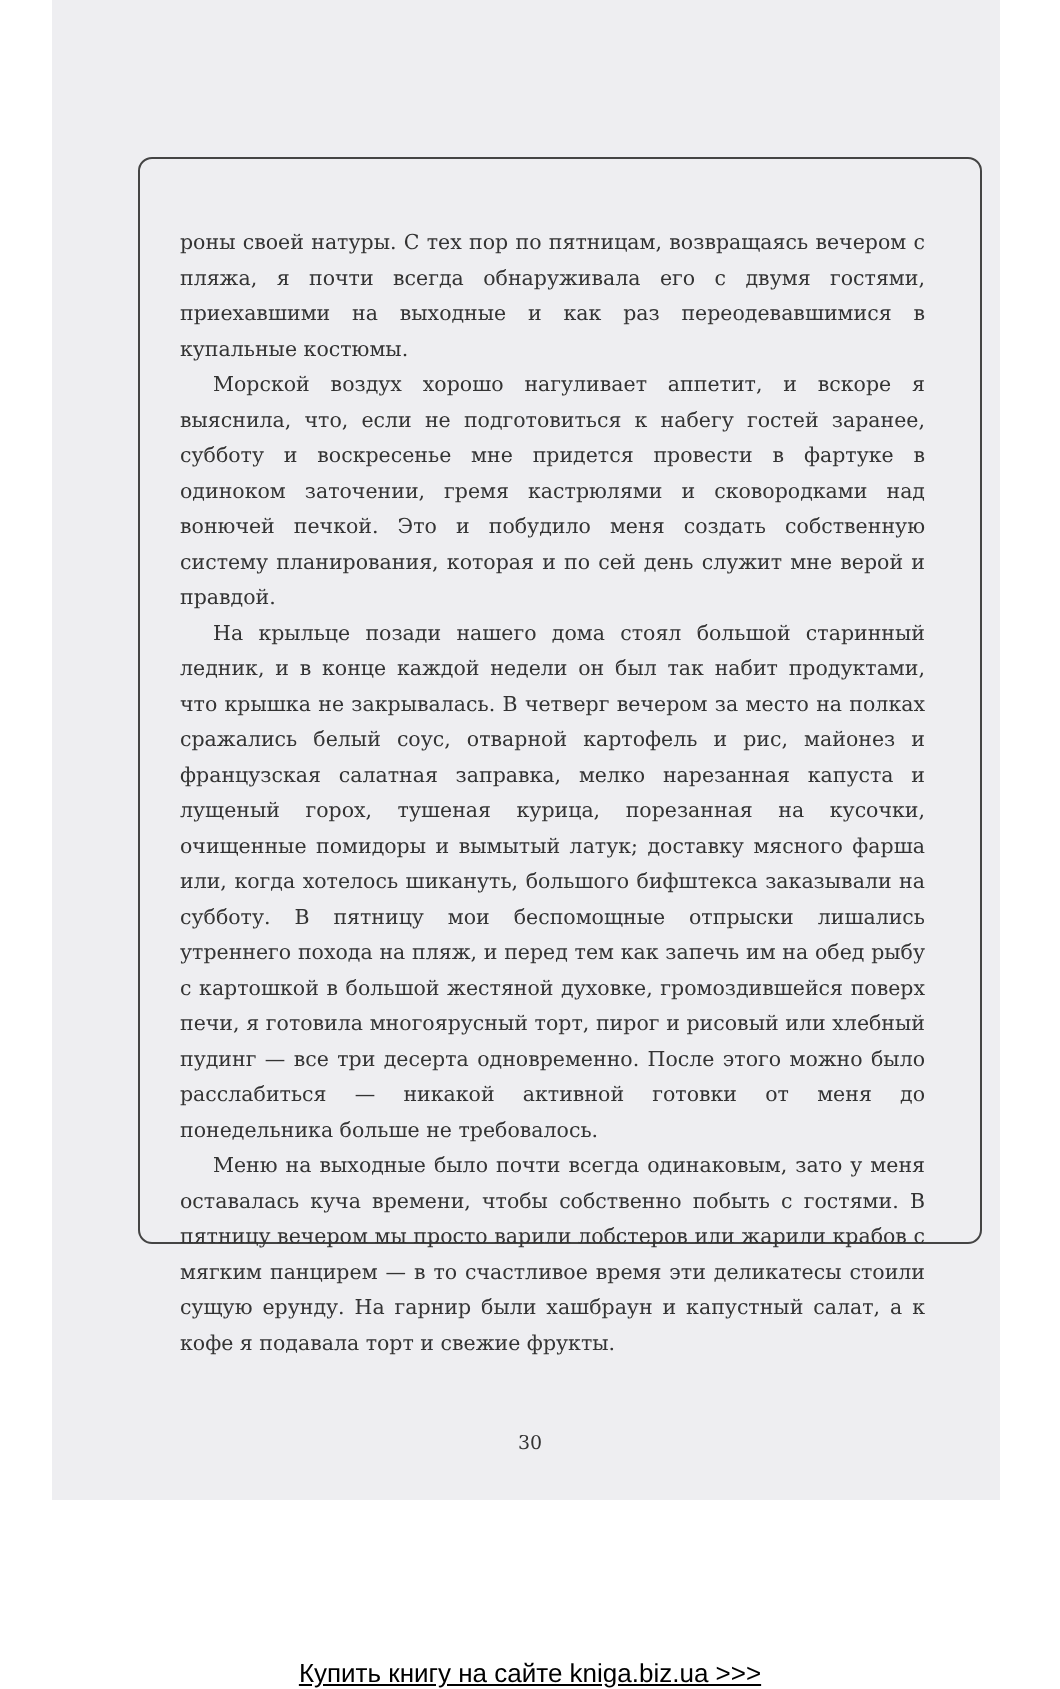роны своей натуры. С тех пор по пятницам, возвращаясь вечером с пляжа, я почти всегда обнаруживала его с двумя гостями, приехавшими на выходные и как раз переодевавшимися в купальные костюмы.
Морской воздух хорошо нагуливает аппетит, и вскоре я выяснила, что, если не подготовиться к набегу гостей заранее, субботу и воскресенье мне придется провести в фартуке в одиноком заточении, гремя кастрюлями и сковородками над вонючей печкой. Это и побудило меня создать собственную систему планирования, которая и по сей день служит мне верой и правдой.
На крыльце позади нашего дома стоял большой старинный ледник, и в конце каждой недели он был так набит продуктами, что крышка не закрывалась. В четверг вечером за место на полках сражались белый соус, отварной картофель и рис, майонез и французская салатная заправка, мелко нарезанная капуста и лущеный горох, тушеная курица, порезанная на кусочки, очищенные помидоры и вымытый латук; доставку мясного фарша или, когда хотелось шикануть, большого бифштекса заказывали на субботу. В пятницу мои беспомощные отпрыски лишались утреннего похода на пляж, и перед тем как запечь им на обед рыбу с картошкой в большой жестяной духовке, громоздившейся поверх печи, я готовила многоярусный торт, пирог и рисовый или хлебный пудинг — все три десерта одновременно. После этого можно было расслабиться — никакой активной готовки от меня до понедельника больше не требовалось.
Меню на выходные было почти всегда одинаковым, зато у меня оставалась куча времени, чтобы собственно побыть с гостями. В пятницу вечером мы просто варили лобстеров или жарили крабов с мягким панцирем — в то счастливое время эти деликатесы стоили сущую ерунду. На гарнир были хашбраун и капустный салат, а к кофе я подавала торт и свежие фрукты.
30
Купить книгу на сайте kniga.biz.ua >>>